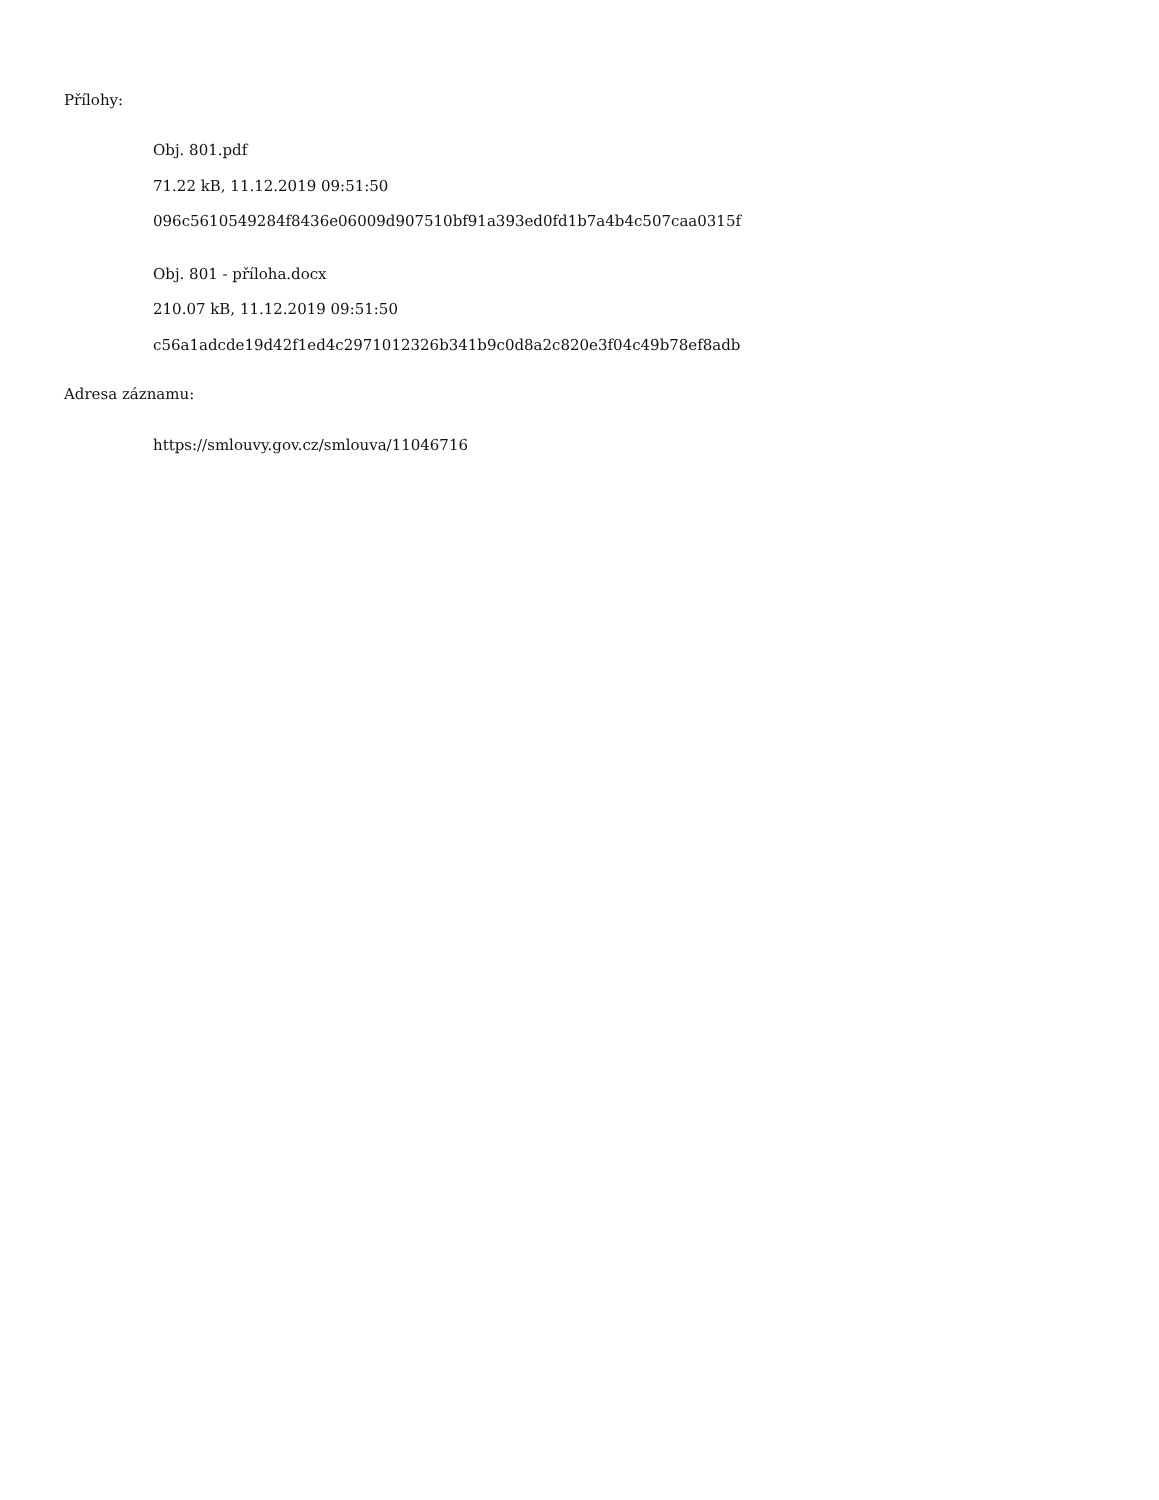Přílohy:
Obj. 801.pdf
71.22 kB, 11.12.2019 09:51:50
096c5610549284f8436e06009d907510bf91a393ed0fd1b7a4b4c507caa0315f
Obj. 801 - příloha.docx
210.07 kB, 11.12.2019 09:51:50
c56a1adcde19d42f1ed4c2971012326b341b9c0d8a2c820e3f04c49b78ef8adb
Adresa záznamu:
https://smlouvy.gov.cz/smlouva/11046716